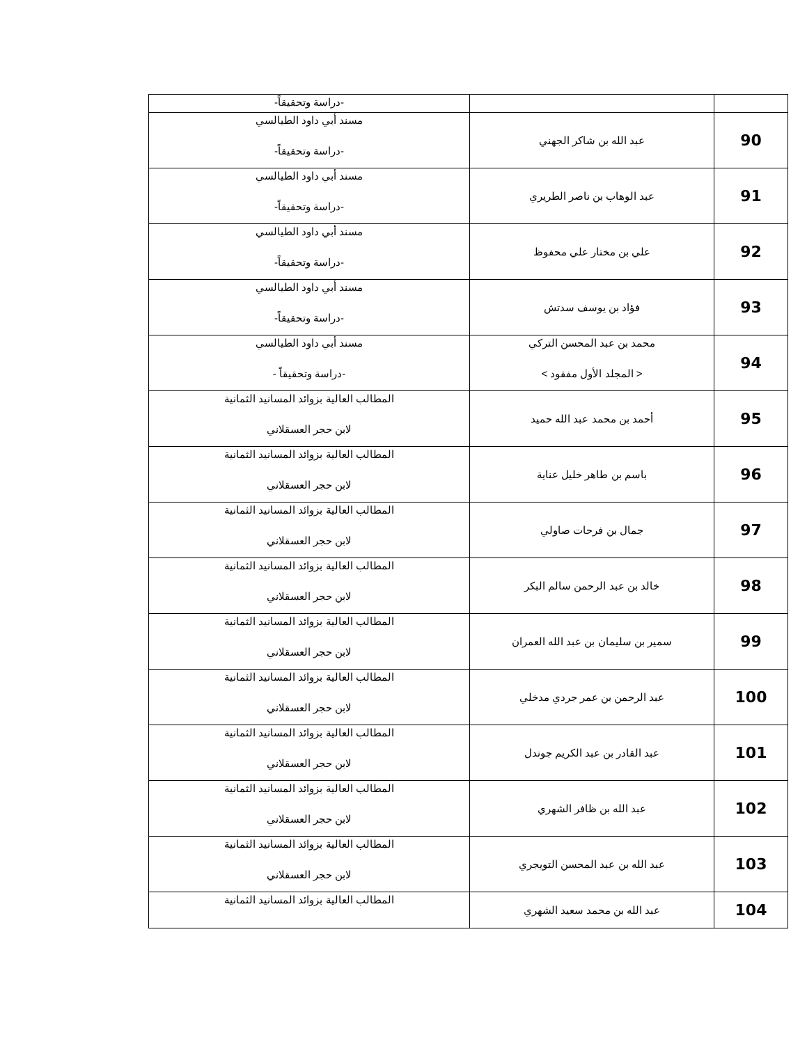| | | -دراسة وتحقيقاً- |
| 90 | عبد الله بن شاكر الجهني | مسند أبي داود الطيالسي -دراسة وتحقيقاً- |
| 91 | عبد الوهاب بن ناصر الطريري | مسند أبي داود الطيالسي -دراسة وتحقيقاً- |
| 92 | علي بن مختار علي محفوظ | مسند أبي داود الطيالسي -دراسة وتحقيقاً- |
| 93 | فؤاد بن يوسف سدتش | مسند أبي داود الطيالسي -دراسة وتحقيقاً- |
| 94 | محمد بن عبد المحسن التركي < المجلد الأول مفقود > | مسند أبي داود الطيالسي -دراسة وتحقيقاً - |
| 95 | أحمد بن محمد عبد الله حميد | المطالب العالية بزوائد المسانيد الثمانية لابن حجر العسقلاني |
| 96 | باسم بن طاهر خليل عناية | المطالب العالية بزوائد المسانيد الثمانية لابن حجر العسقلاني |
| 97 | جمال بن فرحات صاولي | المطالب العالية بزوائد المسانيد الثمانية لابن حجر العسقلاني |
| 98 | خالد بن عبد الرحمن سالم البكر | المطالب العالية بزوائد المسانيد الثمانية لابن حجر العسقلاني |
| 99 | سمير بن سليمان بن عبد الله العمران | المطالب العالية بزوائد المسانيد الثمانية لابن حجر العسقلاني |
| 100 | عبد الرحمن بن عمر جردي مدخلي | المطالب العالية بزوائد المسانيد الثمانية لابن حجر العسقلاني |
| 101 | عبد القادر بن عبد الكريم جوندل | المطالب العالية بزوائد المسانيد الثمانية لابن حجر العسقلاني |
| 102 | عبد الله بن ظافر الشهري | المطالب العالية بزوائد المسانيد الثمانية لابن حجر العسقلاني |
| 103 | عبد الله بن عبد المحسن التويجري | المطالب العالية بزوائد المسانيد الثمانية لابن حجر العسقلاني |
| 104 | عبد الله بن محمد سعيد الشهري | المطالب العالية بزوائد المسانيد الثمانية |